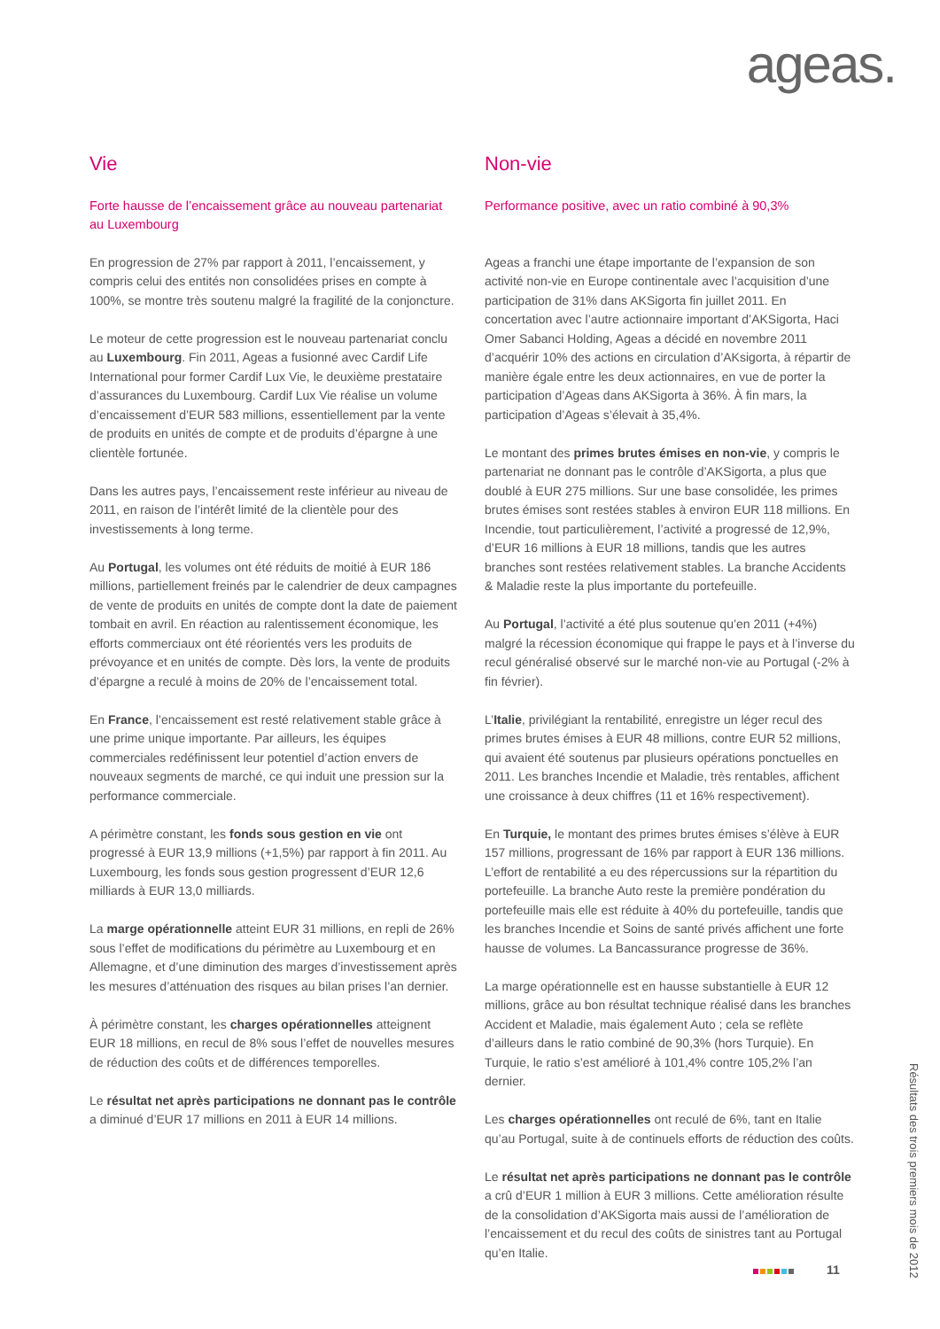ageas.
Vie
Forte hausse de l’encaissement grâce au nouveau partenariat au Luxembourg
En progression de 27% par rapport à 2011, l’encaissement, y compris celui des entités non consolidées prises en compte à 100%, se montre très soutenu malgré la fragilité de la conjoncture.
Le moteur de cette progression est le nouveau partenariat conclu au Luxembourg. Fin 2011, Ageas a fusionné avec Cardif Life International pour former Cardif Lux Vie, le deuxième prestataire d’assurances du Luxembourg. Cardif Lux Vie réalise un volume d’encaissement d’EUR 583 millions, essentiellement par la vente de produits en unités de compte et de produits d’épargne à une clientèle fortunée.
Dans les autres pays, l’encaissement reste inférieur au niveau de 2011, en raison de l’intérêt limité de la clientèle pour des investissements à long terme.
Au Portugal, les volumes ont été réduits de moitié à EUR 186 millions, partiellement freinés par le calendrier de deux campagnes de vente de produits en unités de compte dont la date de paiement tombait en avril. En réaction au ralentissement économique, les efforts commerciaux ont été réorientés vers les produits de prévoyance et en unités de compte. Dès lors, la vente de produits d’épargne a reculé à moins de 20% de l’encaissement total.
En France, l’encaissement est resté relativement stable grâce à une prime unique importante. Par ailleurs, les équipes commerciales redéfinissent leur potentiel d’action envers de nouveaux segments de marché, ce qui induit une pression sur la performance commerciale.
A périmètre constant, les fonds sous gestion en vie ont progressé à EUR 13,9 millions (+1,5%) par rapport à fin 2011. Au Luxembourg, les fonds sous gestion progressent d’EUR 12,6 milliards à EUR 13,0 milliards.
La marge opérationnelle atteint EUR 31 millions, en repli de 26% sous l’effet de modifications du périmètre au Luxembourg et en Allemagne, et d’une diminution des marges d’investissement après les mesures d’atténuation des risques au bilan prises l’an dernier.
À périmètre constant, les charges opérationnelles atteignent EUR 18 millions, en recul de 8% sous l’effet de nouvelles mesures de réduction des coûts et de différences temporelles.
Le résultat net après participations ne donnant pas le contrôle a diminué d’EUR 17 millions en 2011 à EUR 14 millions.
Non-vie
Performance positive, avec un ratio combiné à 90,3%
Ageas a franchi une étape importante de l’expansion de son activité non-vie en Europe continentale avec l’acquisition d’une participation de 31% dans AKSigorta fin juillet 2011. En concertation avec l’autre actionnaire important d’AKSigorta, Haci Omer Sabanci Holding, Ageas a décidé en novembre 2011 d’acquérir 10% des actions en circulation d’AKsigorta, à répartir de manière égale entre les deux actionnaires, en vue de porter la participation d’Ageas dans AKSigorta à 36%. À fin mars, la participation d’Ageas s’élevait à 35,4%.
Le montant des primes brutes émises en non-vie, y compris le partenariat ne donnant pas le contrôle d’AKSigorta, a plus que doublé à EUR 275 millions. Sur une base consolidée, les primes brutes émises sont restées stables à environ EUR 118 millions. En Incendie, tout particulièrement, l’activité a progressé de 12,9%, d’EUR 16 millions à EUR 18 millions, tandis que les autres branches sont restées relativement stables. La branche Accidents & Maladie reste la plus importante du portefeuille.
Au Portugal, l’activité a été plus soutenue qu’en 2011 (+4%) malgré la récession économique qui frappe le pays et à l’inverse du recul généralisé observé sur le marché non-vie au Portugal (-2% à fin février).
L’Italie, privilégiant la rentabilité, enregistre un léger recul des primes brutes émises à EUR 48 millions, contre EUR 52 millions, qui avaient été soutenus par plusieurs opérations ponctuelles en 2011. Les branches Incendie et Maladie, très rentables, affichent une croissance à deux chiffres (11 et 16% respectivement).
En Turquie, le montant des primes brutes émises s’élève à EUR 157 millions, progressant de 16% par rapport à EUR 136 millions. L’effort de rentabilité a eu des répercussions sur la répartition du portefeuille. La branche Auto reste la première pondération du portefeuille mais elle est réduite à 40% du portefeuille, tandis que les branches Incendie et Soins de santé privés affichent une forte hausse de volumes. La Bancassurance progresse de 36%.
La marge opérationnelle est en hausse substantielle à EUR 12 millions, grâce au bon résultat technique réalisé dans les branches Accident et Maladie, mais également Auto ; cela se reflète d’ailleurs dans le ratio combiné de 90,3% (hors Turquie). En Turquie, le ratio s’est amélioré à 101,4% contre 105,2% l’an dernier.
Les charges opérationnelles ont reculé de 6%, tant en Italie qu’au Portugal, suite à de continuels efforts de réduction des coûts.
Le résultat net après participations ne donnant pas le contrôle a crû d’EUR 1 million à EUR 3 millions. Cette amélioration résulte de la consolidation d’AKSigorta mais aussi de l’amélioration de l’encaissement et du recul des coûts de sinistres tant au Portugal qu’en Italie.
11
Résultats des trois premiers mois de 2012